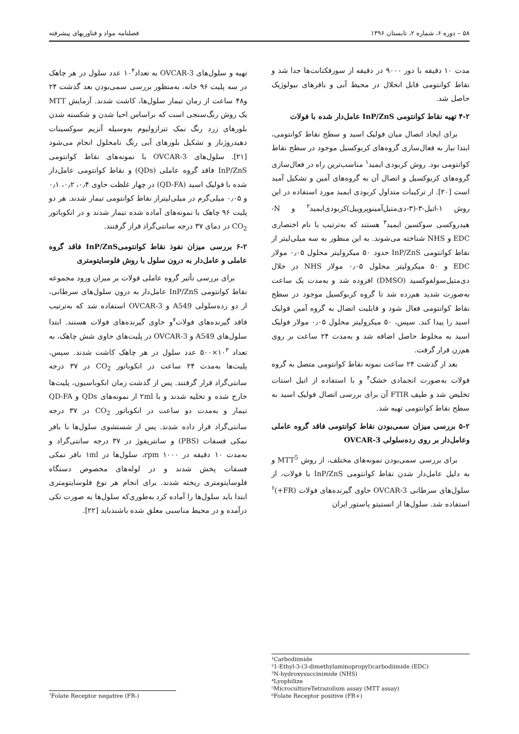۵۸ – دوره ۶، شماره ۲، تابستان ۱۳۹۶ فصلنامه مواد و فناوریهای پیشرفته
مدت ۱۰ دقیقه با دور ۹۰۰۰ در دقیقه از سورفکتانت‌ها جدا شد و نقاط کوانتومی قابل انحلال در محیط آبی و بافرهای بیولوژیک حاصل شد.
۴-۲ تهیه نقاط کوانتومی InP/ZnS عامل‌دار شده با فولات
برای ایجاد اتصال میان فولیک اسید و سطح نقاط کوانتومی، ابتدا نیاز به فعال‌سازی گروه‌های کربوکسیل موجود در سطح نقاط کوانتومی بود. روش کربودی ایمید<sup>۱</sup> مناسب‌ترین راه در فعال‌سازی گروه‌های کربوکسیل و اتصال آن به گروه‌های آمین و تشکیل آمید است [۲۰]. از ترکیبات متداول کربودی ایمید مورد استفاده در این روش ۱-اتیل-۳-(۳-دی‌متیل‌آمینوپروپیل)کربودی‌ایمید<sup>۲</sup> و N-هیدروکسی سوکسین ایمید<sup>۳</sup> هستند که به‌ترتیب با نام اختصاری EDC و NHS شناخته می‌شوند. به این منظور به سه میلی‌لیتر از نقاط کوانتومی InP/ZnS حدود ۵۰ میکرولیتر محلول ۰٫۰۵ مولار EDC و ۵۰ میکرولیتر محلول ۰٫۰۵ مولار NHS در حلال دی‌متیل‌سولفوکسید (DMSO) افزوده شد و به‌مدت یک ساعت به‌صورت شدید هم‌زده شد تا گروه کربوکسیل موجود در سطح نقاط کوانتومی فعال شود و قابلیت اتصال به گروه آمین فولیک اسید را پیدا کند. سپس، ۵۰ میکرولیتر محلول ۰٫۰۵ مولار فولیک اسید به مخلوط حاصل اضافه شد و به‌مدت ۲۴ ساعت بر روی هم‌زن قرار گرفت.
بعد از گذشت ۲۴ ساعت نمونه نقاط کوانتومی متصل به گروه فولات به‌صورت انجمادی خشک<sup>۴</sup> و با استفاده از اتیل استات تخلیص شد و طیف FTIR آن برای بررسی اتصال فولیک اسید به سطح نقاط کوانتومی تهیه شد.
۵-۲ بررسی میزان سمی‌بودن نقاط کوانتومی فاقد گروه عاملی وعامل‌دار بر روی رده‌سلولی OVCAR-3
برای بررسی سمی‌بودن نمونه‌های مختلف، از روش MTT<sup>5</sup> و به دلیل عامل‌دار شدن نقاط کوانتومی InP/ZnS با فولات، از سلول‌های سرطانی OVCAR-3 حاوی گیرنده‌های فولات (FR+)<sup>۶</sup> استفاده شد. سلول‌ها از انستیتو پاستور ایران
¹Carbodiimide
²1-Ethyl-3-(3-dimethylaminopropyl)carbodiimide (EDC)
³N-hydroxysuccinimide (NHS)
⁴Lyophilize
⁵MicrocultureTetrazolium assay (MTT assay)
⁶Folate Receptor positive (FR+)
تهیه و سلول‌های OVCAR-3 به تعداد۱۰<sup>۴</sup> عدد سلول در هر چاهک در سه پلیت ۹۶ خانه، به‌منظور بررسی سمی‌بودن بعد گذشت ۲۴ و۴۸ ساعت از زمان تیمار سلول‌ها، کاشت شدند. آزمایش MTT یک روش رنگ‌سنجی است که براساس احیا شدن و شکسته شدن بلورهای زرد رنگ نمک تترازولیوم به‌وسیله آنزیم سوکسینات دهیدروژناز و تشکیل بلورهای آبی رنگ نامحلول انجام می‌شود [۲۱]. سلول‌های OVCAR-3 با نمونه‌های نقاط کوانتومی InP/ZnS فاقد گروه عاملی (QDs) و نقاط کوانتومی عامل‌دار شده با فولیک اسید (QD-FA) در چهار غلظت حاوی ۰٫۴، ۰٫۲، ۰٫۱ و ۰٫۰۵ میلی‌گرم در میلی‌لیتراز نقاط کوانتومی تیمار شدند. هر دو پلیت ۹۶ چاهک با نمونه‌های آماده شده تیمار شدند و در انکوباتور CO<sub>2</sub> در دمای ۳۷ درجه سانتی‌گراد قرار گرفتند.
۶-۲ بررسی میزان نفوذ نقاط کوانتومیInP/ZnS فاقد گروه عاملی و عامل‌دار به درون سلول با روش فلوسایتومتری
برای بررسی تأثیر گروه عاملی فولات بر میزان ورود مجموعه نقاط کوانتومی InP/ZnS عامل‌دار به درون سلول‌های سرطانی، از دو رده‌سلولی A549 و OVCAR-3 استفاده شد که به‌ترتیب فاقد گیرنده‌های فولات<sup>۷</sup>و حاوی گیرنده‌های فولات هستند. ابتدا سلول‌های A549 و OVCAR-3 در پلیت‌های حاوی شش چاهک، به تعداد ۱۰<sup>۳</sup>×۵۰۰ عدد سلول در هر چاهک کاشت شدند. سپس، پلیت‌ها به‌مدت ۲۴ ساعت در انکوباتور CO<sub>2</sub> در ۳۷ درجه سانتی‌گراد قرار گرفتند. پس از گذشت زمان انکوباسیون، پلیت‌ها خارج شده و تخلیه شدند و با ۲ml از نمونه‌های QDs و QD-FA تیمار و به‌مدت دو ساعت در انکوباتور CO<sub>2</sub> در ۳۷ درجه سانتی‌گراد قرار داده شدند. پس از شستشوی سلول‌ها با بافر نمکی فسفات (PBS) و سانتریفوژ در ۳۷ درجه سانتی‌گراد و به‌مدت ۱۰ دقیقه در rpm ۱۰۰۰، سلول‌ها در ۱ml بافر نمکی فسفات پخش شدند و در لوله‌های مخصوص دستگاه فلوسایتومتری ریخته شدند. برای انجام هر نوع فلوسایتومتری ابتدا باید سلول‌ها را آماده کرد به‌طوری‌که سلول‌ها به صورت تکی درآمده و در محیط مناسبی معلق شده باشندباید [۲۲].
⁷Folate Receptor negative (FR-)